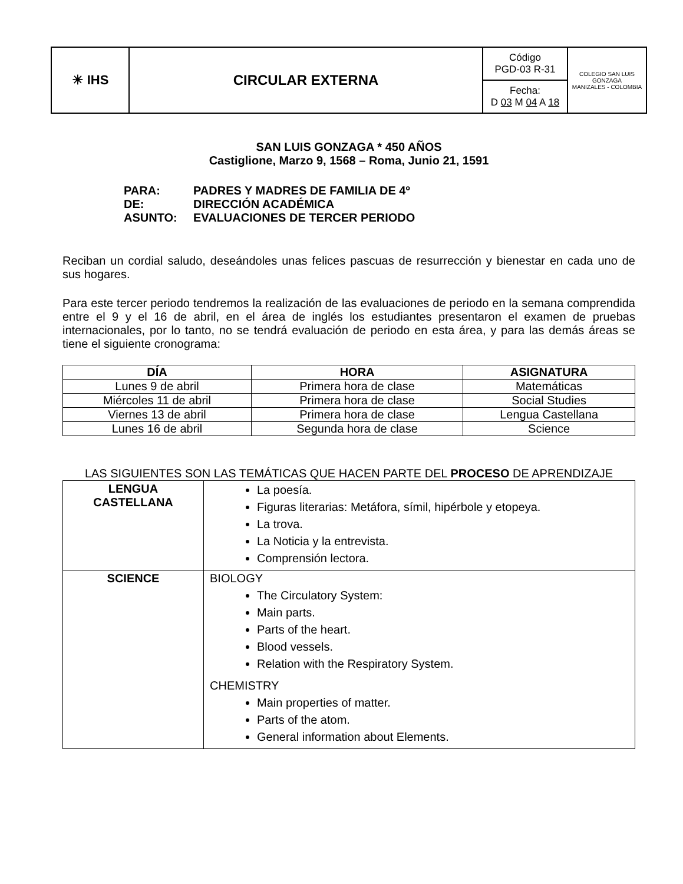| ☀ IHS | CIRCULAR EXTERNA | Código PGD-03 R-31 | COLEGIO SAN LUIS GONZAGA MANIZALES - COLOMBIA |
| | | Fecha: D 03 M 04 A 18 | |
SAN LUIS GONZAGA * 450 AÑOS
Castiglione, Marzo 9, 1568 – Roma, Junio 21, 1591
| PARA: | PADRES Y MADRES DE FAMILIA DE 4º |
| DE: | DIRECCIÓN ACADÉMICA |
| ASUNTO: | EVALUACIONES DE TERCER PERIODO |
Reciban un cordial saludo, deseándoles unas felices pascuas de resurrección y bienestar en cada uno de sus hogares.
Para este tercer periodo tendremos la realización de las evaluaciones de periodo en la semana comprendida entre el 9 y el 16 de abril, en el área de inglés los estudiantes presentaron el examen de pruebas internacionales, por lo tanto, no se tendrá evaluación de periodo en esta área, y para las demás áreas se tiene el siguiente cronograma:
| DÍA | HORA | ASIGNATURA |
| --- | --- | --- |
| Lunes 9 de abril | Primera hora de clase | Matemáticas |
| Miércoles 11 de abril | Primera hora de clase | Social Studies |
| Viernes 13 de abril | Primera hora de clase | Lengua Castellana |
| Lunes 16 de abril | Segunda hora de clase | Science |
LAS SIGUIENTES SON LAS TEMÁTICAS QUE HACEN PARTE DEL PROCESO DE APRENDIZAJE
| LENGUA CASTELLANA | La poesía. Figuras literarias: Metáfora, símil, hipérbole y etopeya. La trova. La Noticia y la entrevista. Comprensión lectora. |
| SCIENCE | BIOLOGY The Circulatory System: Main parts. Parts of the heart. Blood vessels. Relation with the Respiratory System. CHEMISTRY Main properties of matter. Parts of the atom. General information about Elements. |